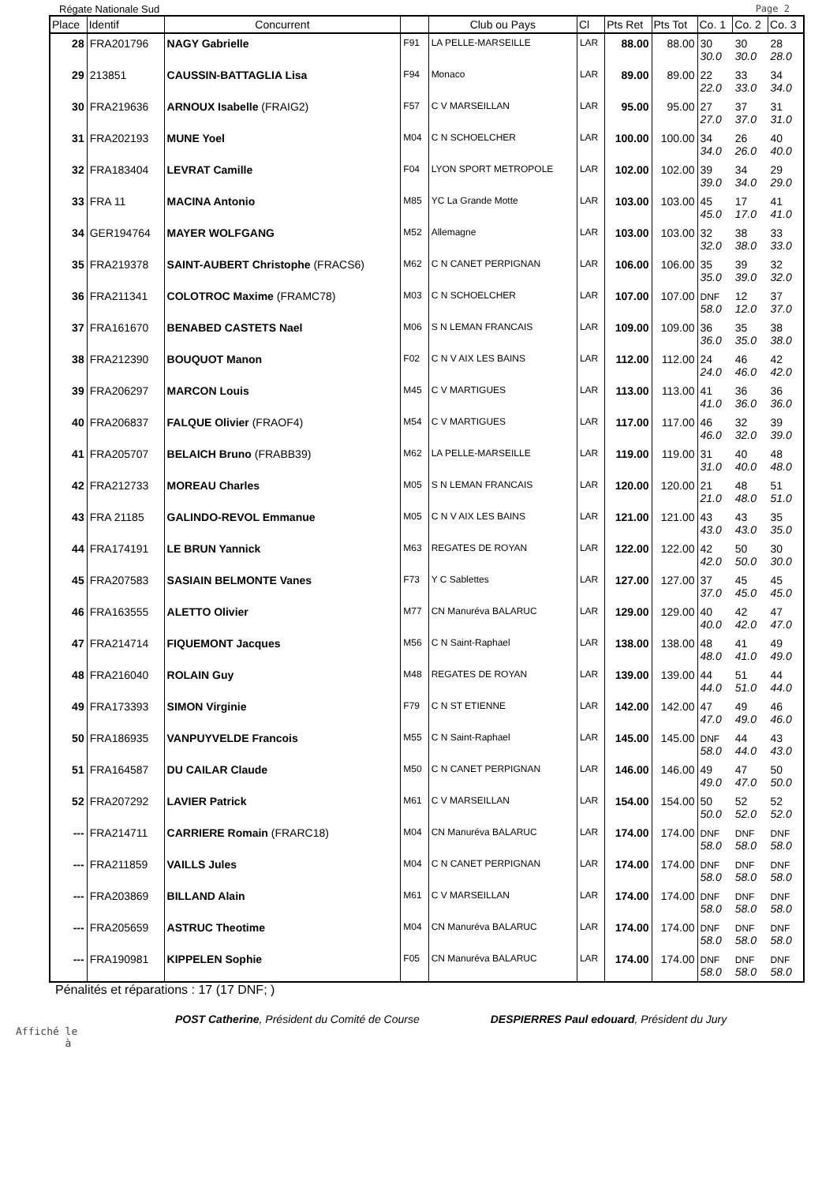Régate Nationale Sud Page 2
| Place | Identif | Concurrent | | Club ou Pays | Cl | Pts Ret | Pts Tot | Co. 1 | Co. 2 | Co. 3 |
| --- | --- | --- | --- | --- | --- | --- | --- | --- | --- | --- |
| 28 | FRA201796 | NAGY Gabrielle | F91 | LA PELLE-MARSEILLE | LAR | 88.00 | 88.00 | 30 30.0 | 30 30.0 | 28 28.0 |
| 29 | 213851 | CAUSSIN-BATTAGLIA Lisa | F94 | Monaco | LAR | 89.00 | 89.00 | 22 22.0 | 33 33.0 | 34 34.0 |
| 30 | FRA219636 | ARNOUX Isabelle (FRAIG2) | F57 | C V MARSEILLAN | LAR | 95.00 | 95.00 | 27 27.0 | 37 37.0 | 31 31.0 |
| 31 | FRA202193 | MUNE Yoel | M04 | C N SCHOELCHER | LAR | 100.00 | 100.00 | 34 34.0 | 26 26.0 | 40 40.0 |
| 32 | FRA183404 | LEVRAT Camille | F04 | LYON SPORT METROPOLE | LAR | 102.00 | 102.00 | 39 39.0 | 34 34.0 | 29 29.0 |
| 33 | FRA 11 | MACINA Antonio | M85 | YC La Grande Motte | LAR | 103.00 | 103.00 | 45 45.0 | 17 17.0 | 41 41.0 |
| 34 | GER194764 | MAYER WOLFGANG | M52 | Allemagne | LAR | 103.00 | 103.00 | 32 32.0 | 38 38.0 | 33 33.0 |
| 35 | FRA219378 | SAINT-AUBERT Christophe (FRACS6) | M62 | C N CANET PERPIGNAN | LAR | 106.00 | 106.00 | 35 35.0 | 39 39.0 | 32 32.0 |
| 36 | FRA211341 | COLOTROC Maxime (FRAMC78) | M03 | C N SCHOELCHER | LAR | 107.00 | 107.00 | DNF 58.0 | 12 12.0 | 37 37.0 |
| 37 | FRA161670 | BENABED CASTETS Nael | M06 | S N LEMAN FRANCAIS | LAR | 109.00 | 109.00 | 36 36.0 | 35 35.0 | 38 38.0 |
| 38 | FRA212390 | BOUQUOT Manon | F02 | C N V AIX LES BAINS | LAR | 112.00 | 112.00 | 24 24.0 | 46 46.0 | 42 42.0 |
| 39 | FRA206297 | MARCON Louis | M45 | C V MARTIGUES | LAR | 113.00 | 113.00 | 41 41.0 | 36 36.0 | 36 36.0 |
| 40 | FRA206837 | FALQUE Olivier (FRAOF4) | M54 | C V MARTIGUES | LAR | 117.00 | 117.00 | 46 46.0 | 32 32.0 | 39 39.0 |
| 41 | FRA205707 | BELAICH Bruno (FRABB39) | M62 | LA PELLE-MARSEILLE | LAR | 119.00 | 119.00 | 31 31.0 | 40 40.0 | 48 48.0 |
| 42 | FRA212733 | MOREAU Charles | M05 | S N LEMAN FRANCAIS | LAR | 120.00 | 120.00 | 21 21.0 | 48 48.0 | 51 51.0 |
| 43 | FRA 21185 | GALINDO-REVOL Emmanue | M05 | C N V AIX LES BAINS | LAR | 121.00 | 121.00 | 43 43.0 | 43 43.0 | 35 35.0 |
| 44 | FRA174191 | LE BRUN Yannick | M63 | REGATES DE ROYAN | LAR | 122.00 | 122.00 | 42 42.0 | 50 50.0 | 30 30.0 |
| 45 | FRA207583 | SASIAIN BELMONTE Vanes | F73 | Y C Sablettes | LAR | 127.00 | 127.00 | 37 37.0 | 45 45.0 | 45 45.0 |
| 46 | FRA163555 | ALETTO Olivier | M77 | CN Manuréva BALARUC | LAR | 129.00 | 129.00 | 40 40.0 | 42 42.0 | 47 47.0 |
| 47 | FRA214714 | FIQUEMONT Jacques | M56 | C N Saint-Raphael | LAR | 138.00 | 138.00 | 48 48.0 | 41 41.0 | 49 49.0 |
| 48 | FRA216040 | ROLAIN Guy | M48 | REGATES DE ROYAN | LAR | 139.00 | 139.00 | 44 44.0 | 51 51.0 | 44 44.0 |
| 49 | FRA173393 | SIMON Virginie | F79 | C N ST ETIENNE | LAR | 142.00 | 142.00 | 47 47.0 | 49 49.0 | 46 46.0 |
| 50 | FRA186935 | VANPUYVELDE Francois | M55 | C N Saint-Raphael | LAR | 145.00 | 145.00 | DNF 58.0 | 44 44.0 | 43 43.0 |
| 51 | FRA164587 | DU CAILAR Claude | M50 | C N CANET PERPIGNAN | LAR | 146.00 | 146.00 | 49 49.0 | 47 47.0 | 50 50.0 |
| 52 | FRA207292 | LAVIER Patrick | M61 | C V MARSEILLAN | LAR | 154.00 | 154.00 | 50 50.0 | 52 52.0 | 52 52.0 |
| --- | FRA214711 | CARRIERE Romain (FRARC18) | M04 | CN Manuréva BALARUC | LAR | 174.00 | 174.00 | DNF 58.0 | DNF 58.0 | DNF 58.0 |
| --- | FRA211859 | VAILLS Jules | M04 | C N CANET PERPIGNAN | LAR | 174.00 | 174.00 | DNF 58.0 | DNF 58.0 | DNF 58.0 |
| --- | FRA203869 | BILLAND Alain | M61 | C V MARSEILLAN | LAR | 174.00 | 174.00 | DNF 58.0 | DNF 58.0 | DNF 58.0 |
| --- | FRA205659 | ASTRUC Theotime | M04 | CN Manuréva BALARUC | LAR | 174.00 | 174.00 | DNF 58.0 | DNF 58.0 | DNF 58.0 |
| --- | FRA190981 | KIPPELEN Sophie | F05 | CN Manuréva BALARUC | LAR | 174.00 | 174.00 | DNF 58.0 | DNF 58.0 | DNF 58.0 |
Pénalités et réparations : 17 (17 DNF; )
POST Catherine, Président du Comité de Course DESPIERRES Paul edouard, Président du Jury
Affiché le
à